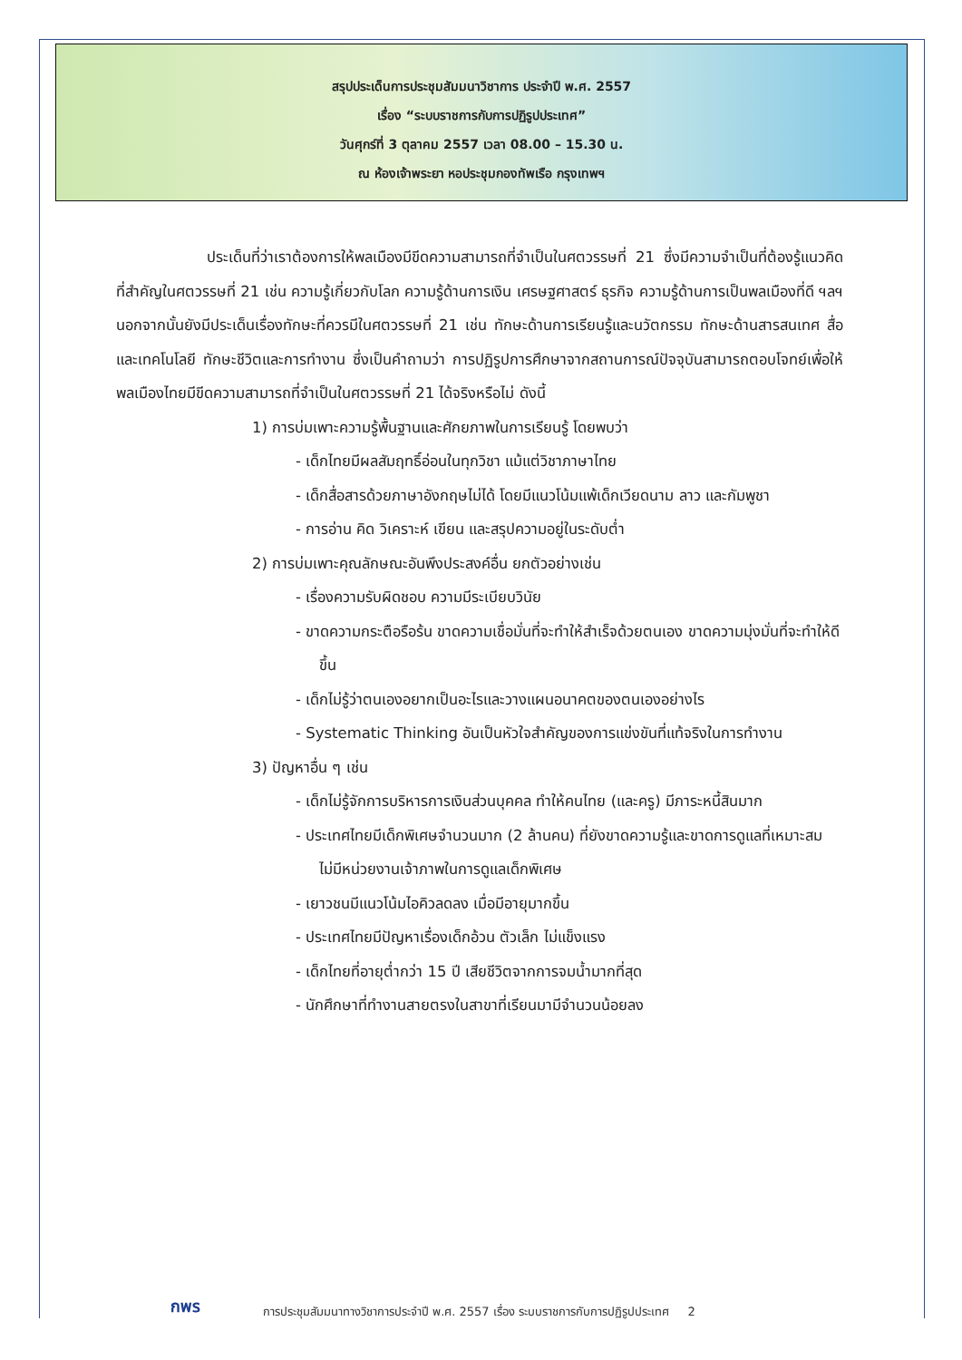สรุปประเด็นการประชุมสัมมนาวิชาการ ประจำปี พ.ศ. 2557
เรื่อง “ระบบราชการกับการปฏิรูปประเทศ”
วันศุกร์ที่ 3 ตุลาคม 2557 เวลา 08.00 – 15.30 น.
ณ ห้องเจ้าพระยา หอประชุมกองทัพเรือ กรุงเทพฯ
ประเด็นที่ว่าเราต้องการให้พลเมืองมีขีดความสามารถที่จำเป็นในศตวรรษที่ 21 ซึ่งมีความจำเป็นที่ต้องรู้แนวคิดที่สำคัญในศตวรรษที่ 21 เช่น ความรู้เกี่ยวกับโลก ความรู้ด้านการเงิน เศรษฐศาสตร์ ธุรกิจ ความรู้ด้านการเป็นพลเมืองที่ดี ฯลฯ นอกจากนั้นยังมีประเด็นเรื่องทักษะที่ควรมีในศตวรรษที่ 21 เช่น ทักษะด้านการเรียนรู้และนวัตกรรม ทักษะด้านสารสนเทศ สื่อและเทคโนโลยี ทักษะชีวิตและการทำงาน ซึ่งเป็นคำถามว่า การปฏิรูปการศึกษาจากสถานการณ์ปัจจุบันสามารถตอบโจทย์เพื่อให้พลเมืองไทยมีขีดความสามารถที่จำเป็นในศตวรรษที่ 21 ได้จริงหรือไม่ ดังนี้
1) การบ่มเพาะความรู้พื้นฐานและศักยภาพในการเรียนรู้ โดยพบว่า
- เด็กไทยมีผลสัมฤทธิ์อ่อนในทุกวิชา แม้แต่วิชาภาษาไทย
- เด็กสื่อสารด้วยภาษาอังกฤษไม่ได้ โดยมีแนวโน้มแพ้เด็กเวียดนาม ลาว และกัมพูชา
- การอ่าน คิด วิเคราะห์ เขียน และสรุปความอยู่ในระดับต่ำ
2) การบ่มเพาะคุณลักษณะอันพึงประสงค์อื่น ยกตัวอย่างเช่น
- เรื่องความรับผิดชอบ ความมีระเบียบวินัย
- ขาดความกระตือรือร้น ขาดความเชื่อมั่นที่จะทำให้สำเร็จด้วยตนเอง ขาดความมุ่งมั่นที่จะทำให้ดีขึ้น
- เด็กไม่รู้ว่าตนเองอยากเป็นอะไรและวางแผนอนาคตของตนเองอย่างไร
- Systematic Thinking อันเป็นหัวใจสำคัญของการแข่งขันที่แท้จริงในการทำงาน
3) ปัญหาอื่น ๆ เช่น
- เด็กไม่รู้จักการบริหารการเงินส่วนบุคคล ทำให้คนไทย (และครู) มีภาระหนี้สินมาก
- ประเทศไทยมีเด็กพิเศษจำนวนมาก (2 ล้านคน) ที่ยังขาดความรู้และขาดการดูแลที่เหมาะสม ไม่มีหน่วยงานเจ้าภาพในการดูแลเด็กพิเศษ
- เยาวชนมีแนวโน้มไอคิวลดลง เมื่อมีอายุมากขึ้น
- ประเทศไทยมีปัญหาเรื่องเด็กอ้วน ตัวเล็ก ไม่แข็งแรง
- เด็กไทยที่อายุต่ำกว่า 15 ปี เสียชีวิตจากการจมน้ำมากที่สุด
- นักศึกษาที่ทำงานสายตรงในสาขาที่เรียนมามีจำนวนน้อยลง
กพร
การประชุมสัมมนาทางวิชาการประจำปี พ.ศ. 2557 เรื่อง ระบบราชการกับการปฏิรูปประเทศ 2